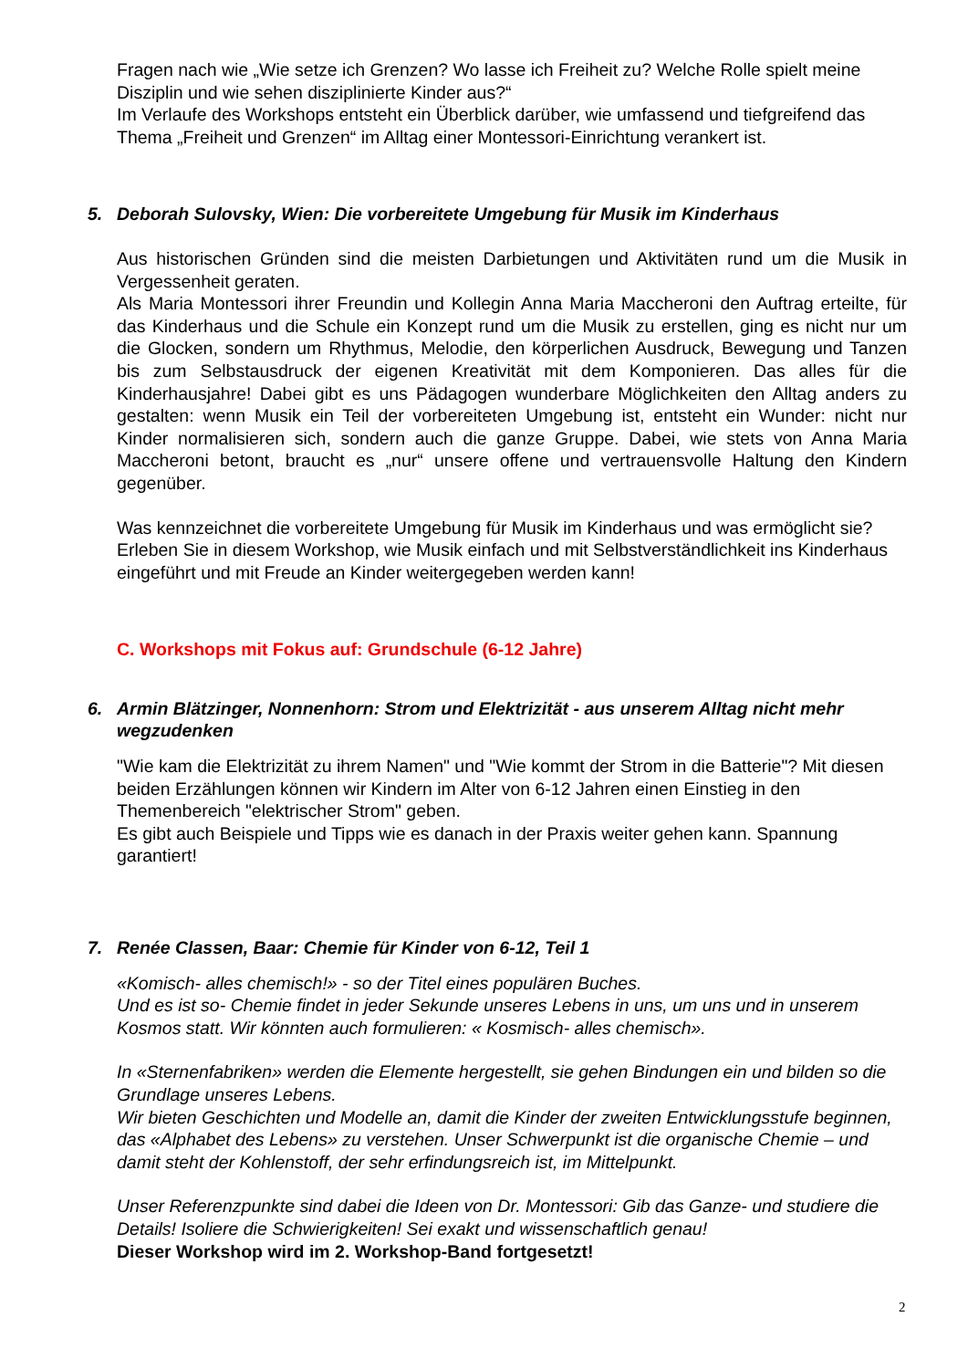Fragen nach wie „Wie setze ich Grenzen? Wo lasse ich Freiheit zu? Welche Rolle spielt meine Disziplin und wie sehen disziplinierte Kinder aus?“
Im Verlaufe des Workshops entsteht ein Überblick darüber, wie umfassend und tiefgreifend das Thema „Freiheit und Grenzen“ im Alltag einer Montessori-Einrichtung verankert ist.
5. Deborah Sulovsky, Wien: Die vorbereitete Umgebung für Musik im Kinderhaus
Aus historischen Gründen sind die meisten Darbietungen und Aktivitäten rund um die Musik in Vergessenheit geraten.
Als Maria Montessori ihrer Freundin und Kollegin Anna Maria Maccheroni den Auftrag erteilte, für das Kinderhaus und die Schule ein Konzept rund um die Musik zu erstellen, ging es nicht nur um die Glocken, sondern um Rhythmus, Melodie, den körperlichen Ausdruck, Bewegung und Tanzen bis zum Selbstausdruck der eigenen Kreativität mit dem Komponieren. Das alles für die Kinderhausjahre! Dabei gibt es uns Pädagogen wunderbare Möglichkeiten den Alltag anders zu gestalten: wenn Musik ein Teil der vorbereiteten Umgebung ist, entsteht ein Wunder: nicht nur Kinder normalisieren sich, sondern auch die ganze Gruppe. Dabei, wie stets von Anna Maria Maccheroni betont, braucht es „nur“ unsere offene und vertrauensvolle Haltung den Kindern gegenüber.
Was kennzeichnet die vorbereitete Umgebung für Musik im Kinderhaus und was ermöglicht sie? Erleben Sie in diesem Workshop, wie Musik einfach und mit Selbstverständlichkeit ins Kinderhaus eingeführt und mit Freude an Kinder weitergegeben werden kann!
C. Workshops mit Fokus auf: Grundschule (6-12 Jahre)
6. Armin Blätzinger, Nonnenhorn: Strom und Elektrizität - aus unserem Alltag nicht mehr wegzudenken
"Wie kam die Elektrizität zu ihrem Namen" und "Wie kommt der Strom in die Batterie"? Mit diesen beiden Erzählungen können wir Kindern im Alter von 6-12 Jahren einen Einstieg in den Themenbereich "elektrischer Strom" geben.
Es gibt auch Beispiele und Tipps wie es danach in der Praxis weiter gehen kann. Spannung garantiert!
7. Renée Classen, Baar: Chemie für Kinder von 6-12, Teil 1
«Komisch- alles chemisch!» - so der Titel eines populären Buches.
Und es ist so- Chemie findet in jeder Sekunde unseres Lebens in uns, um uns und in unserem Kosmos statt. Wir könnten auch formulieren: « Kosmisch- alles chemisch».
In «Sternenfabriken» werden die Elemente hergestellt, sie gehen Bindungen ein und bilden so die Grundlage unseres Lebens.
Wir bieten Geschichten und Modelle an, damit die Kinder der zweiten Entwicklungsstufe beginnen, das «Alphabet des Lebens» zu verstehen. Unser Schwerpunkt ist die organische Chemie – und damit steht der Kohlenstoff, der sehr erfindungsreich ist, im Mittelpunkt.
Unser Referenzpunkte sind dabei die Ideen von Dr. Montessori: Gib das Ganze- und studiere die Details! Isoliere die Schwierigkeiten! Sei exakt und wissenschaftlich genau!
Dieser Workshop wird im 2. Workshop-Band fortgesetzt!
2